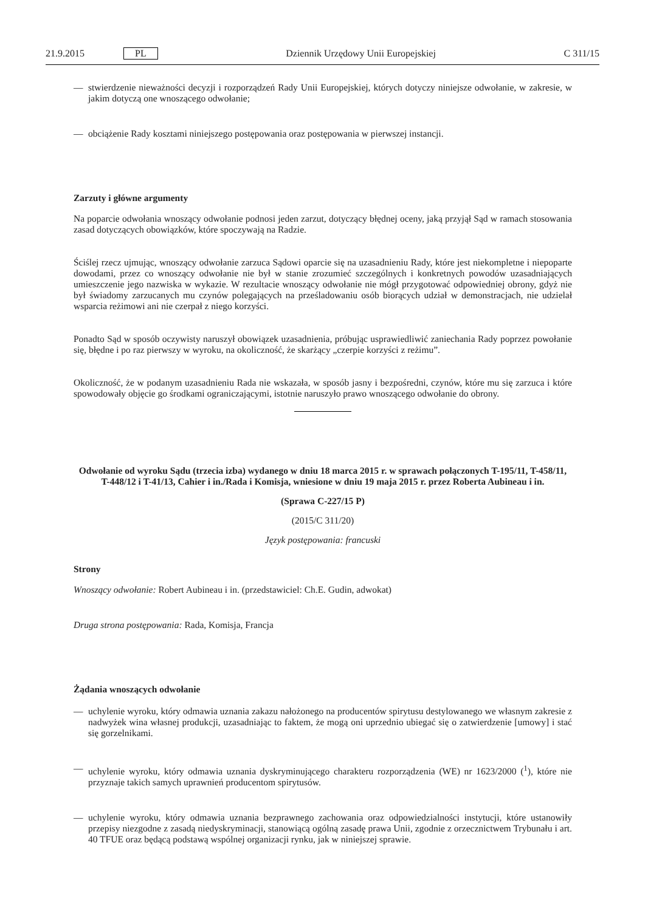21.9.2015 PL Dziennik Urzędowy Unii Europejskiej C 311/15
— stwierdzenie nieważności decyzji i rozporządzeń Rady Unii Europejskiej, których dotyczy niniejsze odwołanie, w zakresie, w jakim dotyczą one wnoszącego odwołanie;
— obciążenie Rady kosztami niniejszego postępowania oraz postępowania w pierwszej instancji.
Zarzuty i główne argumenty
Na poparcie odwołania wnoszący odwołanie podnosi jeden zarzut, dotyczący błędnej oceny, jaką przyjął Sąd w ramach stosowania zasad dotyczących obowiązków, które spoczywają na Radzie.
Ściślej rzecz ujmując, wnoszący odwołanie zarzuca Sądowi oparcie się na uzasadnieniu Rady, które jest niekompletne i niepoparte dowodami, przez co wnoszący odwołanie nie był w stanie zrozumieć szczególnych i konkretnych powodów uzasadniających umieszczenie jego nazwiska w wykazie. W rezultacie wnoszący odwołanie nie mógł przygotować odpowiedniej obrony, gdyż nie był świadomy zarzucanych mu czynów polegających na prześladowaniu osób biorących udział w demonstracjach, nie udzielał wsparcia reżimowi ani nie czerpał z niego korzyści.
Ponadto Sąd w sposób oczywisty naruszył obowiązek uzasadnienia, próbując usprawiedliwić zaniechania Rady poprzez powołanie się, błędne i po raz pierwszy w wyroku, na okoliczność, że skarżący „czerpie korzyści z reżimu”.
Okoliczność, że w podanym uzasadnieniu Rada nie wskazała, w sposób jasny i bezpośredni, czynów, które mu się zarzuca i które spowodowały objęcie go środkami ograniczającymi, istotnie naruszyło prawo wnoszącego odwołanie do obrony.
Odwołanie od wyroku Sądu (trzecia izba) wydanego w dniu 18 marca 2015 r. w sprawach połączonych T-195/11, T-458/11, T-448/12 i T-41/13, Cahier i in./Rada i Komisja, wniesione w dniu 19 maja 2015 r. przez Roberta Aubineau i in.
(Sprawa C-227/15 P)
(2015/C 311/20)
Język postępowania: francuski
Strony
Wnoszący odwołanie: Robert Aubineau i in. (przedstawiciel: Ch.E. Gudin, adwokat)
Druga strona postępowania: Rada, Komisja, Francja
Żądania wnoszących odwołanie
— uchylenie wyroku, który odmawia uznania zakazu nałożonego na producentów spirytusu destylowanego we własnym zakresie z nadwyżek wina własnej produkcji, uzasadniając to faktem, że mogą oni uprzednio ubiegać się o zatwierdzenie [umowy] i stać się gorzelnikami.
— uchylenie wyroku, który odmawia uznania dyskryminującego charakteru rozporządzenia (WE) nr 1623/2000 (<sup>1</sup>), które nie przyznaje takich samych uprawnień producentom spirytusów.
— uchylenie wyroku, który odmawia uznania bezprawnego zachowania oraz odpowiedzialności instytucji, które ustanowiły przepisy niezgodne z zasadą niedyskryminacji, stanowiącą ogólną zasadę prawa Unii, zgodnie z orzecznictwem Trybunału i art. 40 TFUE oraz będącą podstawą wspólnej organizacji rynku, jak w niniejszej sprawie.